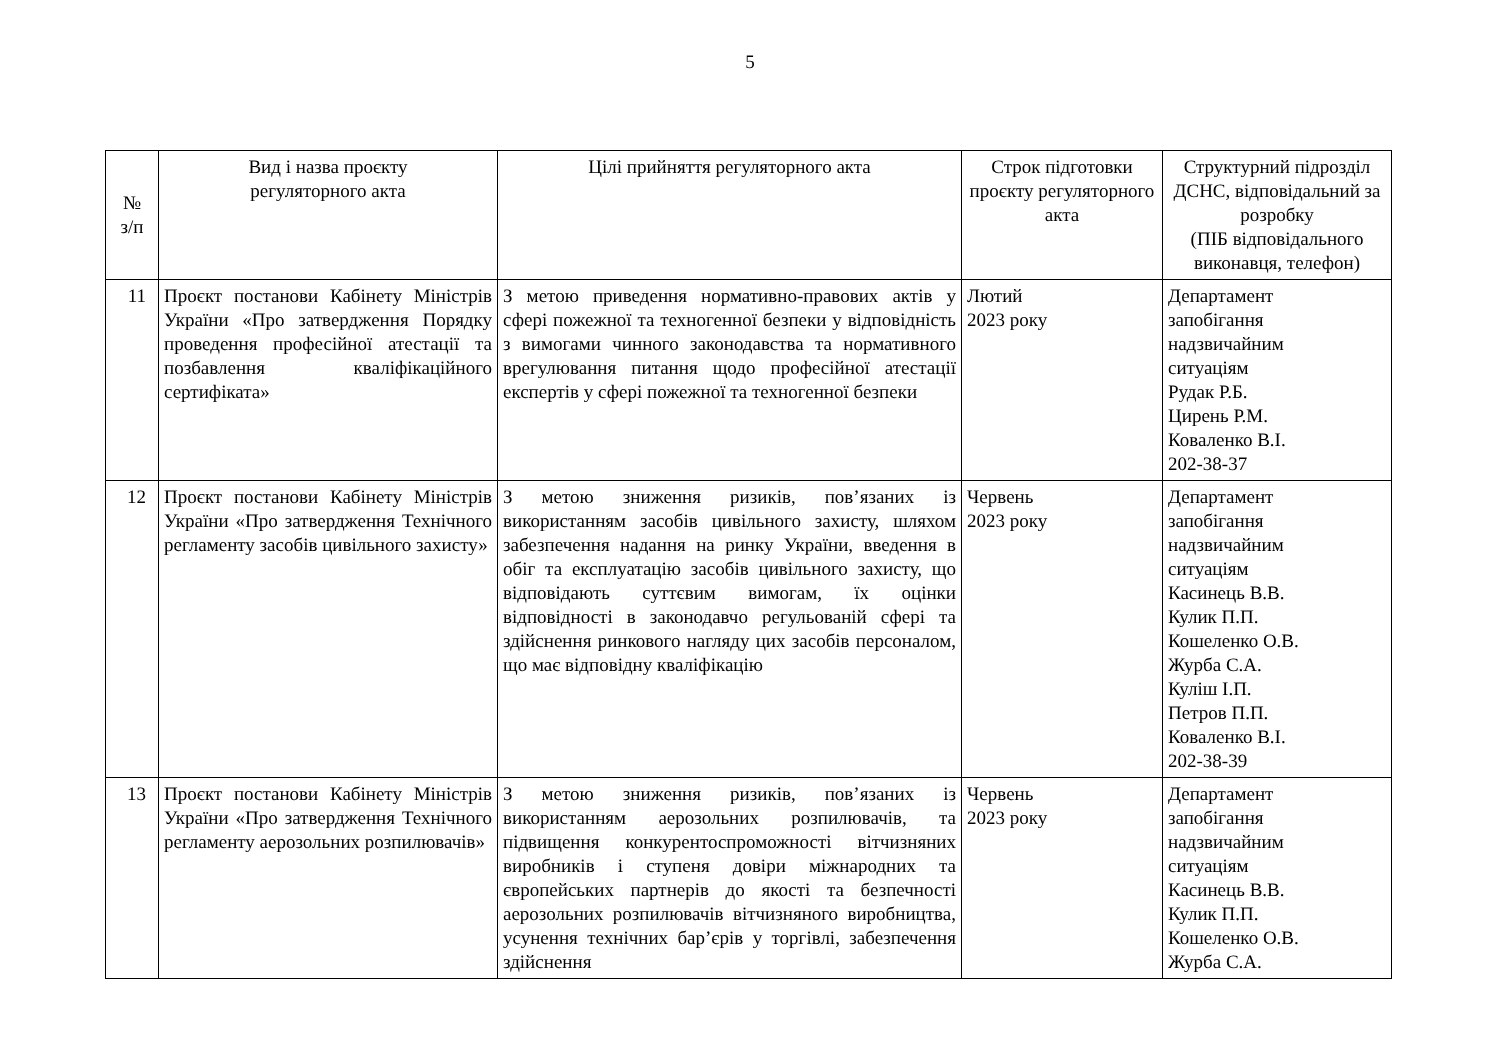5
| № з/п | Вид і назва проєкту регуляторного акта | Цілі прийняття регуляторного акта | Строк підготовки проєкту регуляторного акта | Структурний підрозділ ДСНС, відповідальний за розробку (ПІБ відповідального виконавця, телефон) |
| --- | --- | --- | --- | --- |
| 11 | Проєкт постанови Кабінету Міністрів України «Про затвердження Порядку проведення професійної атестації та позбавлення кваліфікаційного сертифіката» | З метою приведення нормативно-правових актів у сфері пожежної та техногенної безпеки у відповідність з вимогами чинного законодавства та нормативного врегулювання питання щодо професійної атестації експертів у сфері пожежної та техногенної безпеки | Лютий 2023 року | Департамент запобігання надзвичайним ситуаціям Рудак Р.Б. Цирень Р.М. Коваленко В.І. 202-38-37 |
| 12 | Проєкт постанови Кабінету Міністрів України «Про затвердження Технічного регламенту засобів цивільного захисту» | З метою зниження ризиків, пов’язаних із використанням засобів цивільного захисту, шляхом забезпечення надання на ринку України, введення в обіг та експлуатацію засобів цивільного захисту, що відповідають суттєвим вимогам, їх оцінки відповідності в законодавчо регульованій сфері та здійснення ринкового нагляду цих засобів персоналом, що має відповідну кваліфікацію | Червень 2023 року | Департамент запобігання надзвичайним ситуаціям Касинець В.В. Кулик П.П. Кошеленко О.В. Журба С.А. Куліш І.П. Петров П.П. Коваленко В.І. 202-38-39 |
| 13 | Проєкт постанови Кабінету Міністрів України «Про затвердження Технічного регламенту аерозольних розпилювачів» | З метою зниження ризиків, пов’язаних із використанням аерозольних розпилювачів, та підвищення конкурентоспроможності вітчизняних виробників і ступеня довіри міжнародних та європейських партнерів до якості та безпечності аерозольних розпилювачів вітчизняного виробництва, усунення технічних бар’єрів у торгівлі, забезпечення здійснення | Червень 2023 року | Департамент запобігання надзвичайним ситуаціям Касинець В.В. Кулик П.П. Кошеленко О.В. Журба С.А. |